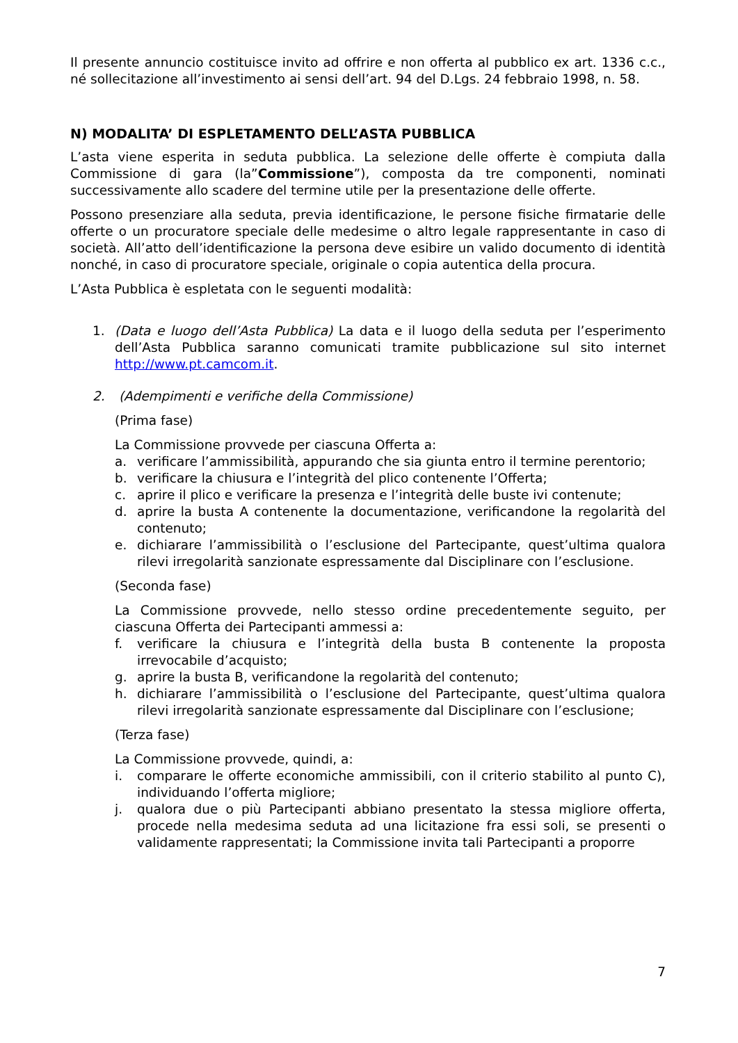Il presente annuncio costituisce invito ad offrire e non offerta al pubblico ex art. 1336 c.c., né sollecitazione all’investimento ai sensi dell’art. 94 del D.Lgs. 24 febbraio 1998, n. 58.
N) MODALITA’ DI ESPLETAMENTO DELL’ASTA PUBBLICA
L’asta viene esperita in seduta pubblica. La selezione delle offerte è compiuta dalla Commissione di gara (la”Commissione”), composta da tre componenti, nominati successivamente allo scadere del termine utile per la presentazione delle offerte.
Possono presenziare alla seduta, previa identificazione, le persone fisiche firmatarie delle offerte o un procuratore speciale delle medesime o altro legale rappresentante in caso di società. All’atto dell’identificazione la persona deve esibire un valido documento di identità nonché, in caso di procuratore speciale, originale o copia autentica della procura.
L’Asta Pubblica è espletata con le seguenti modalità:
1. (Data e luogo dell’Asta Pubblica) La data e il luogo della seduta per l’esperimento dell’Asta Pubblica saranno comunicati tramite pubblicazione sul sito internet http://www.pt.camcom.it.
2. (Adempimenti e verifiche della Commissione)
(Prima fase)
La Commissione provvede per ciascuna Offerta a:
a. verificare l’ammissibilità, appurando che sia giunta entro il termine perentorio;
b. verificare la chiusura e l’integrità del plico contenente l’Offerta;
c. aprire il plico e verificare la presenza e l’integrità delle buste ivi contenute;
d. aprire la busta A contenente la documentazione, verificandone la regolarità del contenuto;
e. dichiarare l’ammissibilità o l’esclusione del Partecipante, quest’ultima qualora rilevi irregolarità sanzionate espressamente dal Disciplinare con l’esclusione.
(Seconda fase)
La Commissione provvede, nello stesso ordine precedentemente seguito, per ciascuna Offerta dei Partecipanti ammessi a:
f. verificare la chiusura e l’integrità della busta B contenente la proposta irrevocabile d’acquisto;
g. aprire la busta B, verificandone la regolarità del contenuto;
h. dichiarare l’ammissibilità o l’esclusione del Partecipante, quest’ultima qualora rilevi irregolarità sanzionate espressamente dal Disciplinare con l’esclusione;
(Terza fase)
La Commissione provvede, quindi, a:
i. comparare le offerte economiche ammissibili, con il criterio stabilito al punto C), individuando l’offerta migliore;
j. qualora due o più Partecipanti abbiano presentato la stessa migliore offerta, procede nella medesima seduta ad una licitazione fra essi soli, se presenti o validamente rappresentati; la Commissione invita tali Partecipanti a proporre
7